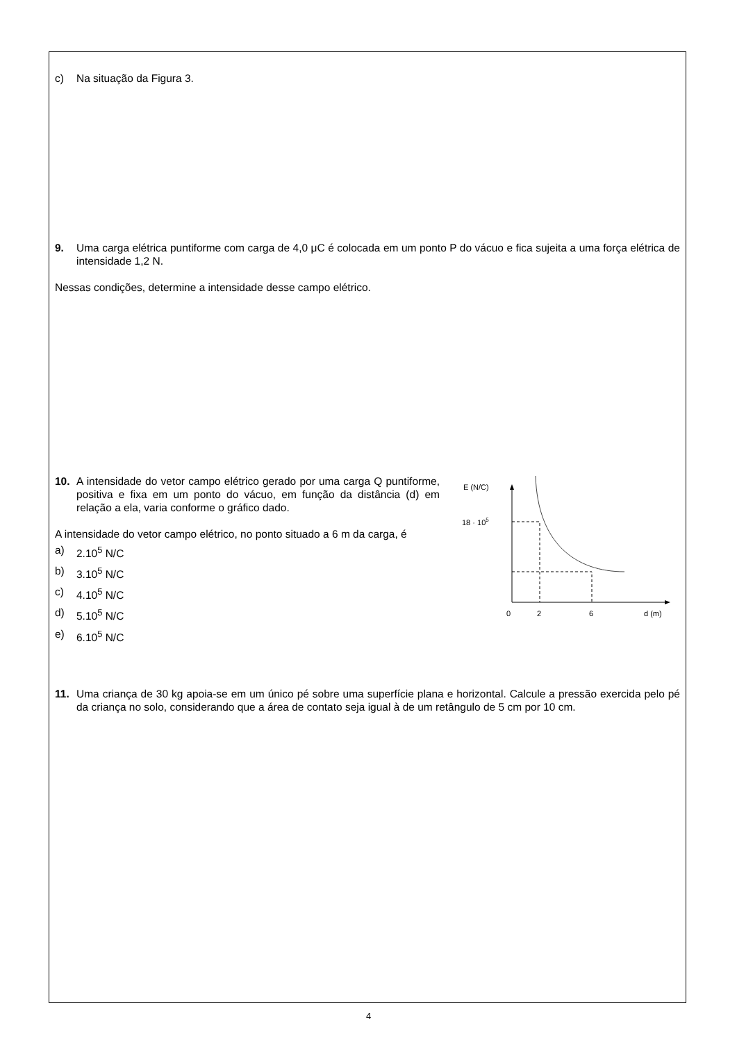c) Na situação da Figura 3.
9. Uma carga elétrica puntiforme com carga de 4,0 μC é colocada em um ponto P do vácuo e fica sujeita a uma força elétrica de intensidade 1,2 N.
Nessas condições, determine a intensidade desse campo elétrico.
10. A intensidade do vetor campo elétrico gerado por uma carga Q puntiforme, positiva e fixa em um ponto do vácuo, em função da distância (d) em relação a ela, varia conforme o gráfico dado.
A intensidade do vetor campo elétrico, no ponto situado a 6 m da carga, é
a) 2.10<sup>5</sup> N/C
b) 3.10<sup>5</sup> N/C
c) 4.10<sup>5</sup> N/C
d) 5.10<sup>5</sup> N/C
e) 6.10<sup>5</sup> N/C
E (N/C)
18 · 105
0
2
6
d (m)
11. Uma criança de 30 kg apoia-se em um único pé sobre uma superfície plana e horizontal. Calcule a pressão exercida pelo pé da criança no solo, considerando que a área de contato seja igual à de um retângulo de 5 cm por 10 cm.
4